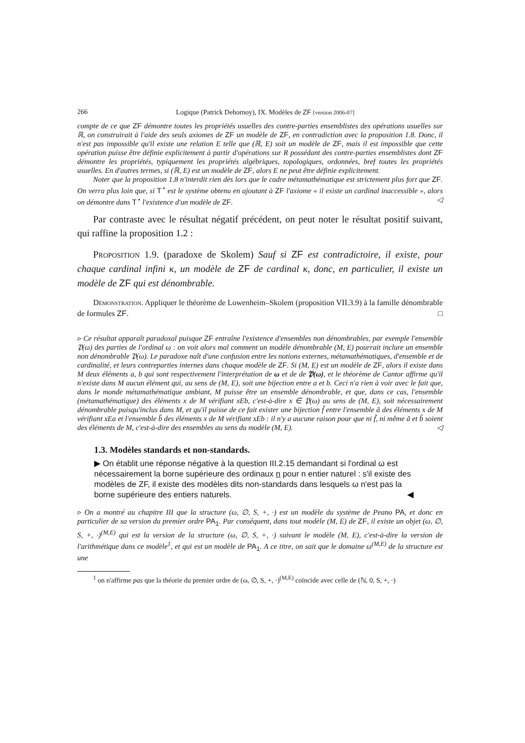266 Logique (Patrick Dehornoy), IX. Modèles de ZF [version 2006-07]
compte de ce que ZF démontre toutes les propriétés usuelles des contre-parties ensemblistes des opérations usuelles sur ℝ, on construirait à l'aide des seuls axiomes de ZF un modèle de ZF, en contradiction avec la proposition 1.8. Donc, il n'est pas impossible qu'il existe une relation E telle que (ℝ, E) soit un modèle de ZF, mais il est impossible que cette opération puisse être définie explicitement à partir d'opérations sur R possédant des contre-parties ensemblistes dont ZF démontre les propriétés, typiquement les propriétés algébriques, topologiques, ordonnées, bref toutes les propriétés usuelles. En d'autres termes, si (ℝ, E) est un modèle de ZF, alors E ne peut être définie explicitement.
Noter que la proposition 1.8 n'interdit rien dès lors que le cadre métamathématique est strictement plus fort que ZF. On verra plus loin que, si T<sup>⋆</sup> est le système obtenu en ajoutant à ZF l'axiome « il existe un cardinal inaccessible », alors on démontre dans T<sup>⋆</sup> l'existence d'un modèle de ZF. ◁
Par contraste avec le résultat négatif précédent, on peut noter le résultat positif suivant, qui raffine la proposition 1.2 :
Proposition 1.9. (paradoxe de Skolem) Sauf si ZF est contradictoire, il existe, pour chaque cardinal infini κ, un modèle de ZF de cardinal κ, donc, en particulier, il existe un modèle de ZF qui est dénombrable.
Démonstration. Appliquer le théorème de Lowenheim–Skolem (proposition VII.3.9) à la famille dénombrable de formules ZF. □
▹ Ce résultat apparaît paradoxal puisque ZF entraîne l'existence d'ensembles non dénombrables, par exemple l'ensemble 𝔓(ω) des parties de l'ordinal ω : on voit alors mal comment un modèle dénombrable (M, E) pourrait inclure un ensemble non dénombrable 𝔓(ω). Le paradoxe naît d'une confusion entre les notions externes, métamathématiques, d'ensemble et de cardinalité, et leurs contreparties internes dans chaque modèle de ZF. Si (M, E) est un modèle de ZF, alors il existe dans M deux éléments a, b qui sont respectivement l'interprétation de ω et de de 𝔓(ω), et le théorème de Cantor affirme qu'il n'existe dans M aucun élément qui, au sens de (M, E), soit une bijection entre a et b. Ceci n'a rien à voir avec le fait que, dans le monde métamathématique ambiant, M puisse être un ensemble dénombrable, et que, dans ce cas, l'ensemble (métamathématique) des éléments x de M vérifiant xEb, c'est-à-dire x ∈ 𝔓(ω) au sens de (M, E), soit nécessairement dénombrable puisqu'inclus dans M, et qu'il puisse de ce fait exister une bijection f̃ entre l'ensemble ã des éléments x de M vérifiant xEa et l'ensemble b̃ des éléments x de M vérifiant xEb : il n'y a aucune raison pour que ni f̃, ni même ã et b̃ soient des éléments de M, c'est-à-dire des ensembles au sens du modèle (M, E). ◁
1.3. Modèles standards et non-standards.
▶ On établit une réponse négative à la question III.2.15 demandant si l'ordinal ω est nécessairement la borne supérieure des ordinaux n pour n entier naturel : s'il existe des modèles de ZF, il existe des modèles dits non-standards dans lesquels ω n'est pas la borne supérieure des entiers naturels. ◀
▹ On a montré au chapitre III que la structure (ω, ∅, S, +, ·) est un modèle du système de Peano PA, et donc en particulier de sa version du premier ordre PA<sub>1</sub>. Par conséquent, dans tout modèle (M, E) de ZF, il existe un objet (ω, ∅, S, +, ·)<sup>(M,E)</sup> qui est la version de la structure (ω, ∅, S, +, ·) suivant le modèle (M, E), c'est-à-dire la version de l'arithmétique dans ce modèle<sup>1</sup>, et qui est un modèle de PA<sub>1</sub>. A ce titre, on sait que le domaine ω<sup>(M,E)</sup> de la structure est une
<sup>1</sup> on n'affirme pas que la théorie du premier ordre de (ω, ∅, S, +, ·)<sup>(M,E)</sup> coïncide avec celle de (ℕ, 0, S, +, ·)